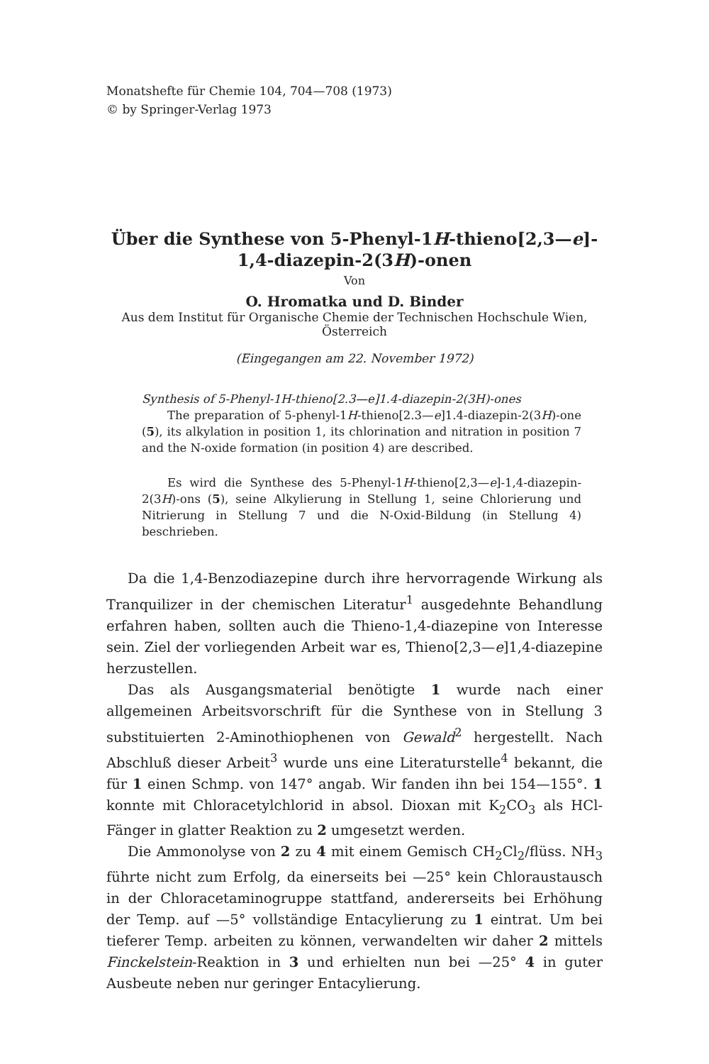Monatshefte für Chemie 104, 704—708 (1973)
© by Springer-Verlag 1973
Über die Synthese von 5-Phenyl-1H-thieno[2,3—e]-
1,4-diazepin-2(3H)-onen
Von
O. Hromatka und D. Binder
Aus dem Institut für Organische Chemie der Technischen Hochschule Wien, Österreich
(Eingegangen am 22. November 1972)
Synthesis of 5-Phenyl-1H-thieno[2.3—e]1.4-diazepin-2(3H)-ones
The preparation of 5-phenyl-1H-thieno[2.3—e]1.4-diazepin-2(3H)-one (5), its alkylation in position 1, its chlorination and nitration in position 7 and the N-oxide formation (in position 4) are described.
Es wird die Synthese des 5-Phenyl-1H-thieno[2,3—e]-1,4-diazepin-2(3H)-ons (5), seine Alkylierung in Stellung 1, seine Chlorierung und Nitrierung in Stellung 7 und die N-Oxid-Bildung (in Stellung 4) beschrieben.
Da die 1,4-Benzodiazepine durch ihre hervorragende Wirkung als Tranquilizer in der chemischen Literatur<sup>1</sup> ausgedehnte Behandlung erfahren haben, sollten auch die Thieno-1,4-diazepine von Interesse sein. Ziel der vorliegenden Arbeit war es, Thieno[2,3—e]1,4-diazepine herzustellen.
Das als Ausgangsmaterial benötigte 1 wurde nach einer allgemeinen Arbeitsvorschrift für die Synthese von in Stellung 3 substituierten 2-Aminothiophenen von Gewald<sup>2</sup> hergestellt. Nach Abschluß dieser Arbeit<sup>3</sup> wurde uns eine Literaturstelle<sup>4</sup> bekannt, die für 1 einen Schmp. von 147° angab. Wir fanden ihn bei 154—155°. 1 konnte mit Chloracetylchlorid in absol. Dioxan mit K<sub>2</sub>CO<sub>3</sub> als HCl-Fänger in glatter Reaktion zu 2 umgesetzt werden.
Die Ammonolyse von 2 zu 4 mit einem Gemisch CH<sub>2</sub>Cl<sub>2</sub>/flüss. NH<sub>3</sub> führte nicht zum Erfolg, da einerseits bei —25° kein Chloraustausch in der Chloracetaminogruppe stattfand, andererseits bei Erhöhung der Temp. auf —5° vollständige Entacylierung zu 1 eintrat. Um bei tieferer Temp. arbeiten zu können, verwandelten wir daher 2 mittels Finckelstein-Reaktion in 3 und erhielten nun bei —25° 4 in guter Ausbeute neben nur geringer Entacylierung.